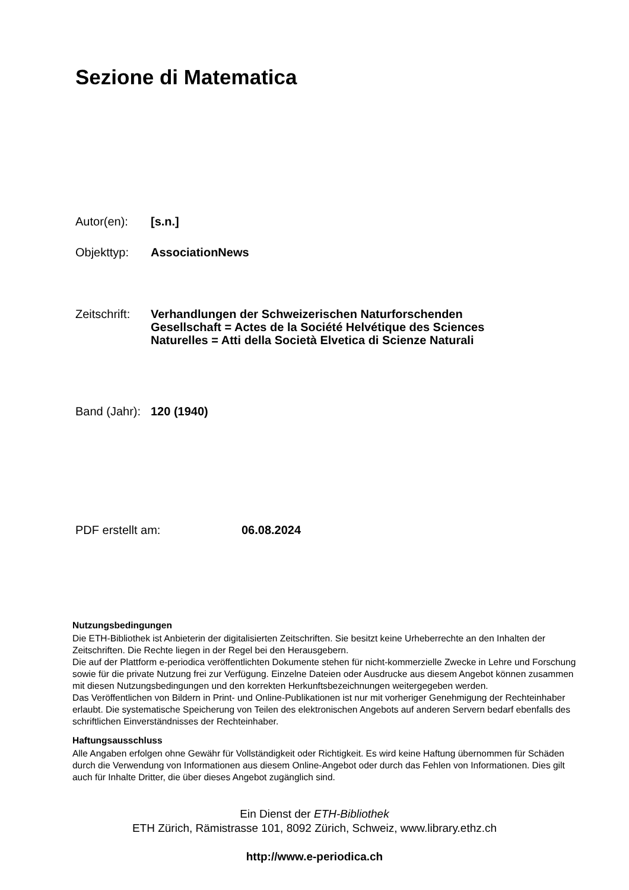Sezione di Matematica
Autor(en): [s.n.]
Objekttyp: AssociationNews
Zeitschrift:
Verhandlungen der Schweizerischen Naturforschenden
Gesellschaft = Actes de la Société Helvétique des Sciences
Naturelles = Atti della Società Elvetica di Scienze Naturali
Band (Jahr):
120 (1940)
PDF erstellt am: 06.08.2024
Nutzungsbedingungen
Die ETH-Bibliothek ist Anbieterin der digitalisierten Zeitschriften. Sie besitzt keine Urheberrechte an den Inhalten der Zeitschriften. Die Rechte liegen in der Regel bei den Herausgebern.
Die auf der Plattform e-periodica veröffentlichten Dokumente stehen für nicht-kommerzielle Zwecke in Lehre und Forschung sowie für die private Nutzung frei zur Verfügung. Einzelne Dateien oder Ausdrucke aus diesem Angebot können zusammen mit diesen Nutzungsbedingungen und den korrekten Herkunftsbezeichnungen weitergegeben werden.
Das Veröffentlichen von Bildern in Print- und Online-Publikationen ist nur mit vorheriger Genehmigung der Rechteinhaber erlaubt. Die systematische Speicherung von Teilen des elektronischen Angebots auf anderen Servern bedarf ebenfalls des schriftlichen Einverständnisses der Rechteinhaber.
Haftungsausschluss
Alle Angaben erfolgen ohne Gewähr für Vollständigkeit oder Richtigkeit. Es wird keine Haftung übernommen für Schäden durch die Verwendung von Informationen aus diesem Online-Angebot oder durch das Fehlen von Informationen. Dies gilt auch für Inhalte Dritter, die über dieses Angebot zugänglich sind.
Ein Dienst der ETH-Bibliothek
ETH Zürich, Rämistrasse 101, 8092 Zürich, Schweiz, www.library.ethz.ch
http://www.e-periodica.ch